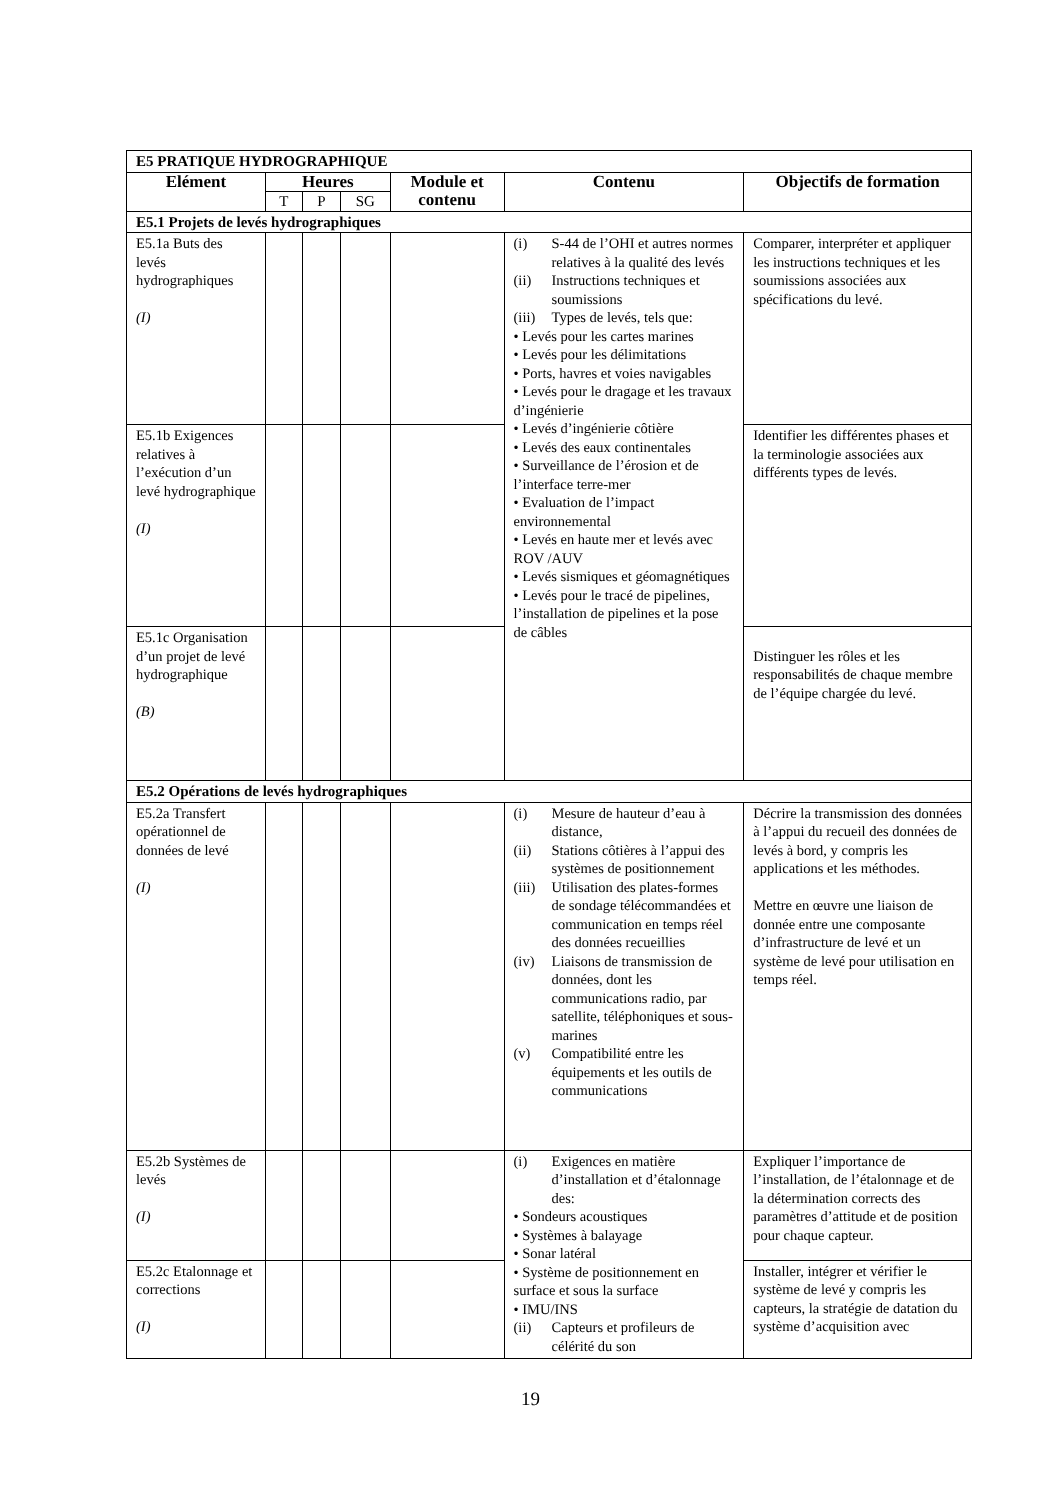| E5 PRATIQUE HYDROGRAPHIQUE | | | | | | |
| Elément | Heures | | | Module et contenu | Contenu | Objectifs de formation |
| | T | P | SG | | | |
| E5.1 Projets de levés hydrographiques | | | | | | |
| E5.1a Buts des levés hydrographiques (I) | | | | | (i) S-44 de l’OHI et autres normes relatives à la qualité des levés (ii) Instructions techniques et soumissions (iii) Types de levés, tels que: • Levés pour les cartes marines • Levés pour les délimitations • Ports, havres et voies navigables • Levés pour le dragage et les travaux d’ingénierie • Levés d’ingénierie côtière • Levés des eaux continentales • Surveillance de l’érosion et de l’interface terre-mer • Evaluation de l’impact environnemental • Levés en haute mer et levés avec ROV /AUV • Levés sismiques et géomagnétiques • Levés pour le tracé de pipelines, l’installation de pipelines et la pose de câbles | Comparer, interpréter et appliquer les instructions techniques et les soumissions associées aux spécifications du levé. |
| E5.1b Exigences relatives à l’exécution d’un levé hydrographique (I) | | | | | | Identifier les différentes phases et la terminologie associées aux différents types de levés. |
| E5.1c Organisation d’un projet de levé hydrographique (B) | | | | | | Distinguer les rôles et les responsabilités de chaque membre de l’équipe chargée du levé. |
| E5.2 Opérations de levés hydrographiques | | | | | | |
| E5.2a Transfert opérationnel de données de levé (I) | | | | | (i) Mesure de hauteur d’eau à distance, (ii) Stations côtières à l’appui des systèmes de positionnement (iii) Utilisation des plates-formes de sondage télécommandées et communication en temps réel des données recueillies (iv) Liaisons de transmission de données, dont les communications radio, par satellite, téléphoniques et sous-marines (v) Compatibilité entre les équipements et les outils de communications | Décrire la transmission des données à l’appui du recueil des données de levés à bord, y compris les applications et les méthodes. Mettre en œuvre une liaison de donnée entre une composante d’infrastructure de levé et un système de levé pour utilisation en temps réel. |
| E5.2b Systèmes de levés (I) | | | | | (i) Exigences en matière d’installation et d’étalonnage des: • Sondeurs acoustiques • Systèmes à balayage • Sonar latéral • Système de positionnement en surface et sous la surface • IMU/INS (ii) Capteurs et profileurs de célérité du son | Expliquer l’importance de l’installation, de l’étalonnage et de la détermination corrects des paramètres d’attitude et de position pour chaque capteur. |
| E5.2c Etalonnage et corrections (I) | | | | | | Installer, intégrer et vérifier le système de levé y compris les capteurs, la stratégie de datation du système d’acquisition avec |
19